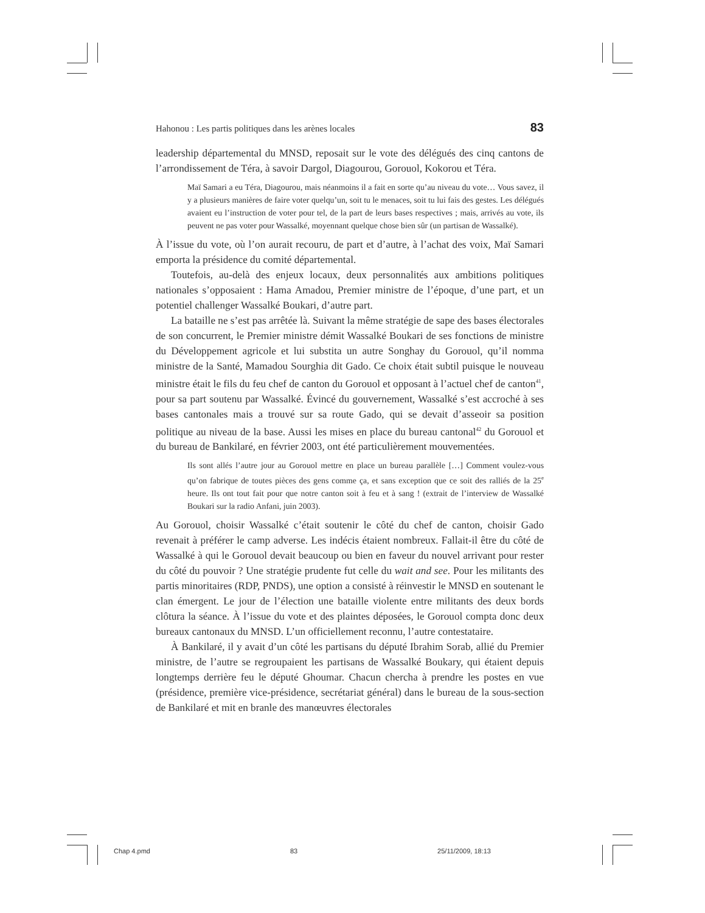Hahonou : Les partis politiques dans les arènes locales 83
leadership départemental du MNSD, reposait sur le vote des délégués des cinq cantons de l’arrondissement de Téra, à savoir Dargol, Diagourou, Gorouol, Kokorou et Téra.
Maï Samari a eu Téra, Diagourou, mais néanmoins il a fait en sorte qu’au niveau du vote… Vous savez, il y a plusieurs manières de faire voter quelqu’un, soit tu le menaces, soit tu lui fais des gestes. Les délégués avaient eu l’instruction de voter pour tel, de la part de leurs bases respectives ; mais, arrivés au vote, ils peuvent ne pas voter pour Wassalké, moyennant quelque chose bien sûr (un partisan de Wassalké).
À l’issue du vote, où l’on aurait recouru, de part et d’autre, à l’achat des voix, Maï Samari emporta la présidence du comité départemental.
Toutefois, au-delà des enjeux locaux, deux personnalités aux ambitions politiques nationales s’opposaient : Hama Amadou, Premier ministre de l’époque, d’une part, et un potentiel challenger Wassalké Boukari, d’autre part.
La bataille ne s’est pas arrêtée là. Suivant la même stratégie de sape des bases électorales de son concurrent, le Premier ministre démit Wassalké Boukari de ses fonctions de ministre du Développement agricole et lui substita un autre Songhay du Gorouol, qu’il nomma ministre de la Santé, Mamadou Sourghia dit Gado. Ce choix était subtil puisque le nouveau ministre était le fils du feu chef de canton du Gorouol et opposant à l’actuel chef de canton<sup>41</sup>, pour sa part soutenu par Wassalké. Évincé du gouvernement, Wassalké s’est accroché à ses bases cantonales mais a trouvé sur sa route Gado, qui se devait d’asseoir sa position politique au niveau de la base. Aussi les mises en place du bureau cantonal<sup>42</sup> du Gorouol et du bureau de Bankilaré, en février 2003, ont été particulièrement mouvementées.
Ils sont allés l’autre jour au Gorouol mettre en place un bureau parallèle […] Comment voulez-vous qu’on fabrique de toutes pièces des gens comme ça, et sans exception que ce soit des ralliés de la 25<sup>e</sup> heure. Ils ont tout fait pour que notre canton soit à feu et à sang ! (extrait de l’interview de Wassalké Boukari sur la radio Anfani, juin 2003).
Au Gorouol, choisir Wassalké c’était soutenir le côté du chef de canton, choisir Gado revenait à préférer le camp adverse. Les indécis étaient nombreux. Fallait-il être du côté de Wassalké à qui le Gorouol devait beaucoup ou bien en faveur du nouvel arrivant pour rester du côté du pouvoir ? Une stratégie prudente fut celle du wait and see. Pour les militants des partis minoritaires (RDP, PNDS), une option a consisté à réinvestir le MNSD en soutenant le clan émergent. Le jour de l’élection une bataille violente entre militants des deux bords clôtura la séance. À l’issue du vote et des plaintes déposées, le Gorouol compta donc deux bureaux cantonaux du MNSD. L’un officiellement reconnu, l’autre contestataire.
À Bankilaré, il y avait d’un côté les partisans du député Ibrahim Sorab, allié du Premier ministre, de l’autre se regroupaient les partisans de Wassalké Boukary, qui étaient depuis longtemps derrière feu le député Ghoumar. Chacun chercha à prendre les postes en vue (présidence, première vice-présidence, secrétariat général) dans le bureau de la sous-section de Bankilaré et mit en branle des manœuvres électorales
Chap 4.pmd 83 25/11/2009, 18:13